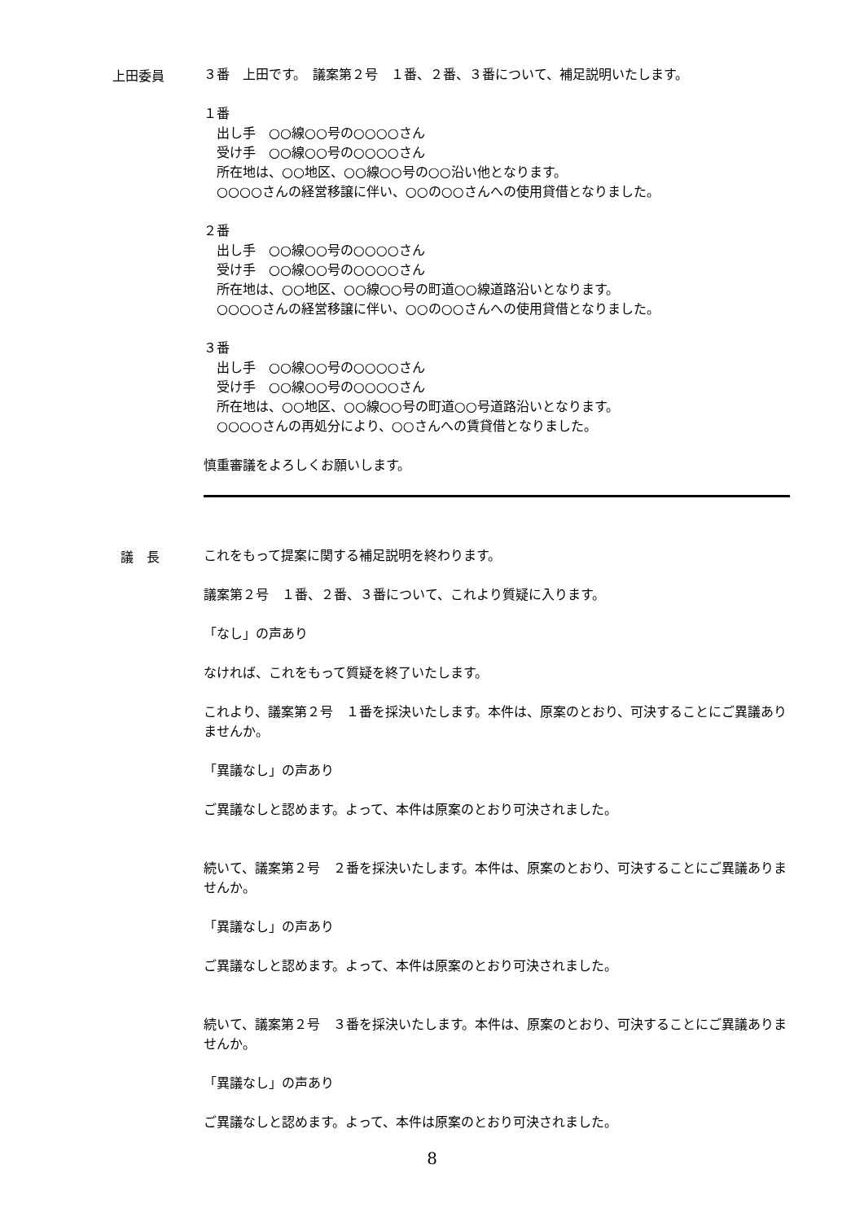上田委員
３番　上田です。　議案第２号　１番、２番、３番について、補足説明いたします。
１番
出し手　○○線○○号の○○○○さん
　受け手　○○線○○号の○○○○さん
　所在地は、○○地区、○○線○○号の○○沿い他となります。
　○○○○さんの経営移譲に伴い、○○の○○さんへの使用貸借となりました。
２番
　出し手　○○線○○号の○○○○さん
　受け手　○○線○○号の○○○○さん
　所在地は、○○地区、○○線○○号の町道○○線道路沿いとなります。
　○○○○さんの経営移譲に伴い、○○の○○さんへの使用貸借となりました。
３番
　出し手　○○線○○号の○○○○さん
　受け手　○○線○○号の○○○○さん
　所在地は、○○地区、○○線○○号の町道○○号道路沿いとなります。
　○○○○さんの再処分により、○○さんへの賃貸借となりました。
慎重審議をよろしくお願いします。
議　長
これをもって提案に関する補足説明を終わります。
議案第２号　１番、２番、３番について、これより質疑に入ります。
「なし」の声あり
なければ、これをもって質疑を終了いたします。
これより、議案第２号　１番を採決いたします。本件は、原案のとおり、可決することにご異議ありませんか。
「異議なし」の声あり
ご異議なしと認めます。よって、本件は原案のとおり可決されました。
続いて、議案第２号　２番を採決いたします。本件は、原案のとおり、可決することにご異議ありませんか。
「異議なし」の声あり
ご異議なしと認めます。よって、本件は原案のとおり可決されました。
続いて、議案第２号　３番を採決いたします。本件は、原案のとおり、可決することにご異議ありませんか。
「異議なし」の声あり
ご異議なしと認めます。よって、本件は原案のとおり可決されました。
8